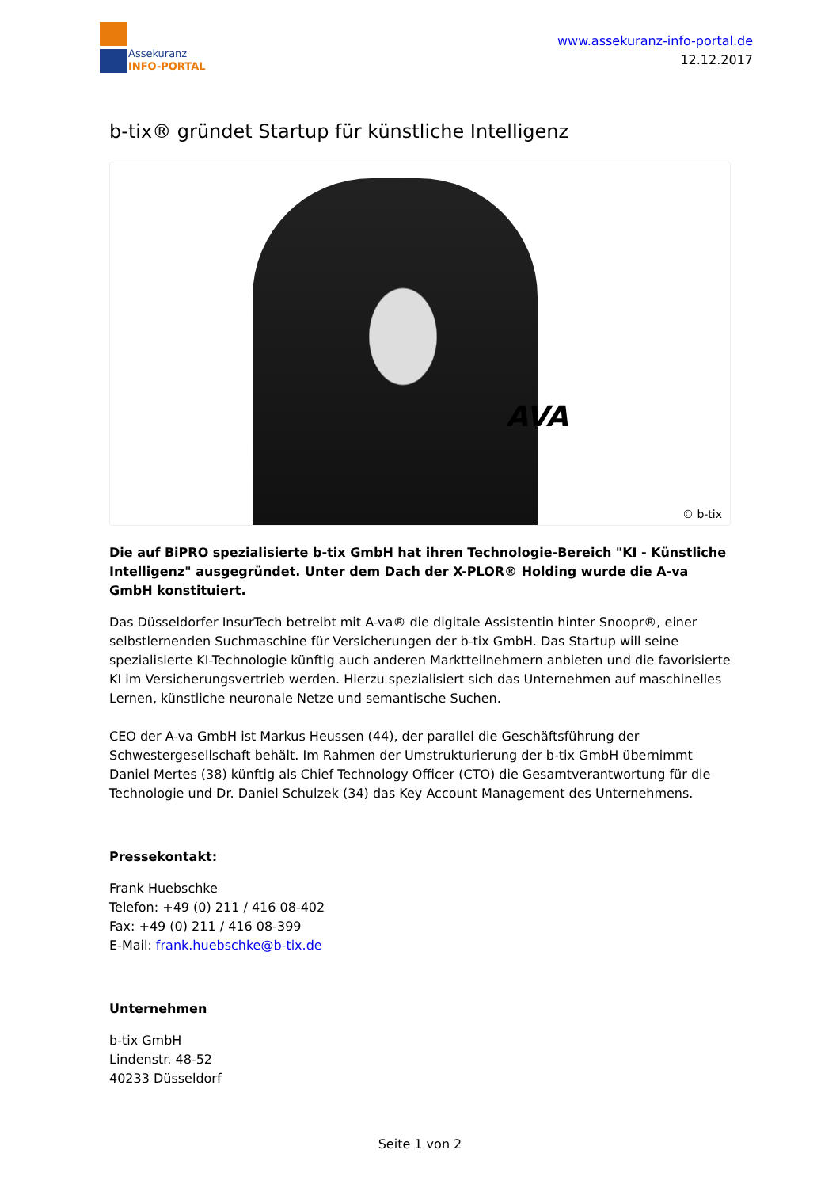Assekuranz
INFO-PORTAL
www.assekuranz-info-portal.de
12.12.2017
b-tix® gründet Startup für künstliche Intelligenz
AVA
© b-tix
Die auf BiPRO spezialisierte b-tix GmbH hat ihren Technologie-Bereich "KI - Künstliche Intelligenz" ausgegründet. Unter dem Dach der X-PLOR® Holding wurde die A-va GmbH konstituiert.
Das Düsseldorfer InsurTech betreibt mit A-va® die digitale Assistentin hinter Snoopr®, einer selbstlernenden Suchmaschine für Versicherungen der b-tix GmbH. Das Startup will seine spezialisierte KI-Technologie künftig auch anderen Marktteilnehmern anbieten und die favorisierte KI im Versicherungsvertrieb werden. Hierzu spezialisiert sich das Unternehmen auf maschinelles Lernen, künstliche neuronale Netze und semantische Suchen.
CEO der A-va GmbH ist Markus Heussen (44), der parallel die Geschäftsführung der Schwestergesellschaft behält. Im Rahmen der Umstrukturierung der b-tix GmbH übernimmt Daniel Mertes (38) künftig als Chief Technology Officer (CTO) die Gesamtverantwortung für die Technologie und Dr. Daniel Schulzek (34) das Key Account Management des Unternehmens.
Pressekontakt:
Frank Huebschke
Telefon: +49 (0) 211 / 416 08-402
Fax: +49 (0) 211 / 416 08-399
E-Mail: frank.huebschke@b-tix.de
Unternehmen
b-tix GmbH
Lindenstr. 48-52
40233 Düsseldorf
Seite 1 von 2